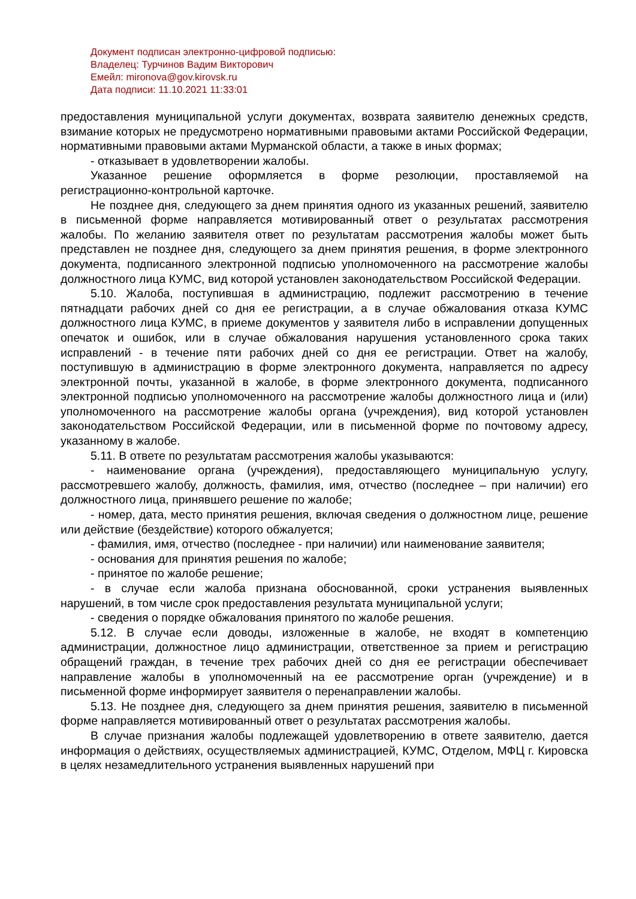Документ подписан электронно-цифровой подписью:
Владелец: Турчинов Вадим Викторович
Емейл: mironova@gov.kirovsk.ru
Дата подписи: 11.10.2021 11:33:01
предоставления муниципальной услуги документах, возврата заявителю денежных средств, взимание которых не предусмотрено нормативными правовыми актами Российской Федерации, нормативными правовыми актами Мурманской области, а также в иных формах;
- отказывает в удовлетворении жалобы.
Указанное решение оформляется в форме резолюции, проставляемой на регистрационно-контрольной карточке.
Не позднее дня, следующего за днем принятия одного из указанных решений, заявителю в письменной форме направляется мотивированный ответ о результатах рассмотрения жалобы. По желанию заявителя ответ по результатам рассмотрения жалобы может быть представлен не позднее дня, следующего за днем принятия решения, в форме электронного документа, подписанного электронной подписью уполномоченного на рассмотрение жалобы должностного лица КУМС, вид которой установлен законодательством Российской Федерации.
5.10. Жалоба, поступившая в администрацию, подлежит рассмотрению в течение пятнадцати рабочих дней со дня ее регистрации, а в случае обжалования отказа КУМС должностного лица КУМС, в приеме документов у заявителя либо в исправлении допущенных опечаток и ошибок, или в случае обжалования нарушения установленного срока таких исправлений - в течение пяти рабочих дней со дня ее регистрации. Ответ на жалобу, поступившую в администрацию в форме электронного документа, направляется по адресу электронной почты, указанной в жалобе, в форме электронного документа, подписанного электронной подписью уполномоченного на рассмотрение жалобы должностного лица и (или) уполномоченного на рассмотрение жалобы органа (учреждения), вид которой установлен законодательством Российской Федерации, или в письменной форме по почтовому адресу, указанному в жалобе.
5.11. В ответе по результатам рассмотрения жалобы указываются:
- наименование органа (учреждения), предоставляющего муниципальную услугу, рассмотревшего жалобу, должность, фамилия, имя, отчество (последнее – при наличии) его должностного лица, принявшего решение по жалобе;
- номер, дата, место принятия решения, включая сведения о должностном лице, решение или действие (бездействие) которого обжалуется;
- фамилия, имя, отчество (последнее - при наличии) или наименование заявителя;
- основания для принятия решения по жалобе;
- принятое по жалобе решение;
- в случае если жалоба признана обоснованной, сроки устранения выявленных нарушений, в том числе срок предоставления результата муниципальной услуги;
- сведения о порядке обжалования принятого по жалобе решения.
5.12. В случае если доводы, изложенные в жалобе, не входят в компетенцию администрации, должностное лицо администрации, ответственное за прием и регистрацию обращений граждан, в течение трех рабочих дней со дня ее регистрации обеспечивает направление жалобы в уполномоченный на ее рассмотрение орган (учреждение) и в письменной форме информирует заявителя о перенаправлении жалобы.
5.13. Не позднее дня, следующего за днем принятия решения, заявителю в письменной форме направляется мотивированный ответ о результатах рассмотрения жалобы.
В случае признания жалобы подлежащей удовлетворению в ответе заявителю, дается информация о действиях, осуществляемых администрацией, КУМС, Отделом, МФЦ г. Кировска в целях незамедлительного устранения выявленных нарушений при